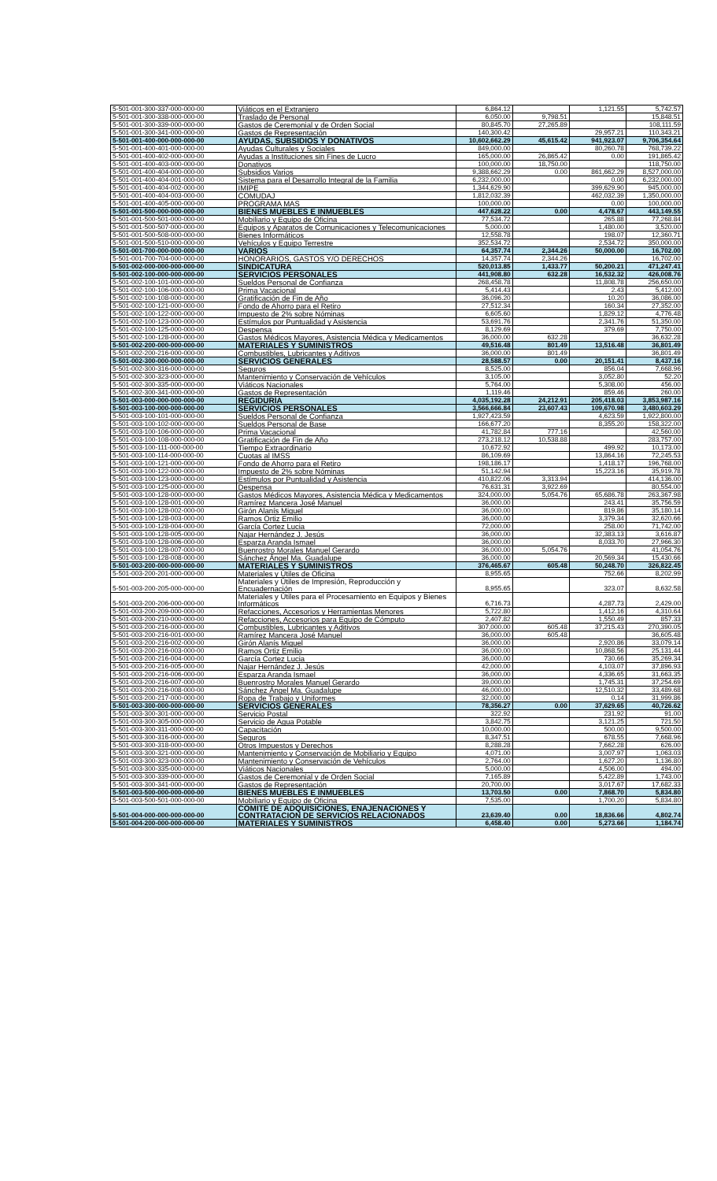| 5-501-001-300-337-000-000-00 | Viáticos en el Extranjero | 6,864.12 | | 1,121.55 | 5,742.57 |
| 5-501-001-300-338-000-000-00 | Traslado de Personal | 6,050.00 | 9,798.51 | | 15,848.51 |
| 5-501-001-300-339-000-000-00 | Gastos de Ceremonial y de Orden Social | 80,845.70 | 27,265.89 | | 108,111.59 |
| 5-501-001-300-341-000-000-00 | Gastos de Representación | 140,300.42 | | 29,957.21 | 110,343.21 |
| 5-501-001-400-000-000-000-00 | AYUDAS, SUBSIDIOS Y DONATIVOS | 10,602,662.29 | 45,615.42 | 941,923.07 | 9,706,354.64 |
| 5-501-001-400-401-000-000-00 | Ayudas Culturales y Sociales | 849,000.00 | | 80,260.78 | 768,739.22 |
| 5-501-001-400-402-000-000-00 | Ayudas a Instituciones sin Fines de Lucro | 165,000.00 | 26,865.42 | 0.00 | 191,865.42 |
| 5-501-001-400-403-000-000-00 | Donativos | 100,000.00 | 18,750.00 | | 118,750.00 |
| 5-501-001-400-404-000-000-00 | Subsidios Varios | 9,388,662.29 | 0.00 | 861,662.29 | 8,527,000.00 |
| 5-501-001-400-404-001-000-00 | Sistema para el Desarrollo Integral de la Familia | 6,232,000.00 | | 0.00 | 6,232,000.00 |
| 5-501-001-400-404-002-000-00 | IMIPE | 1,344,629.90 | | 399,629.90 | 945,000.00 |
| 5-501-001-400-404-003-000-00 | COMUDAJ | 1,812,032.39 | | 462,032.39 | 1,350,000.00 |
| 5-501-001-400-405-000-000-00 | PROGRAMA MAS | 100,000.00 | | 0.00 | 100,000.00 |
| 5-501-001-500-000-000-000-00 | BIENES MUEBLES E INMUEBLES | 447,628.22 | 0.00 | 4,478.67 | 443,149.55 |
| 5-501-001-500-501-000-000-00 | Mobiliario y Equipo de Oficina | 77,534.72 | | 265.88 | 77,268.84 |
| 5-501-001-500-507-000-000-00 | Equipos y Aparatos de Comunicaciones y Telecomunicaciones | 5,000.00 | | 1,480.00 | 3,520.00 |
| 5-501-001-500-508-000-000-00 | Bienes Informáticos | 12,558.78 | | 198.07 | 12,360.71 |
| 5-501-001-500-510-000-000-00 | Vehículos y Equipo Terrestre | 352,534.72 | | 2,534.72 | 350,000.00 |
| 5-501-001-700-000-000-000-00 | VARIOS | 64,357.74 | 2,344.26 | 50,000.00 | 16,702.00 |
| 5-501-001-700-704-000-000-00 | HONORARIOS, GASTOS Y/O DERECHOS | 14,357.74 | 2,344.26 | | 16,702.00 |
| 5-501-002-000-000-000-000-00 | SINDICATURA | 520,013.85 | 1,433.77 | 50,200.21 | 471,247.41 |
| 5-501-002-100-000-000-000-00 | SERVICIOS PERSONALES | 441,908.80 | 632.28 | 16,532.32 | 426,008.76 |
| 5-501-002-100-101-000-000-00 | Sueldos Personal de Confianza | 268,458.78 | | 11,808.78 | 256,650.00 |
| 5-501-002-100-106-000-000-00 | Prima Vacacional | 5,414.43 | | 2.43 | 5,412.00 |
| 5-501-002-100-108-000-000-00 | Gratificación de Fin de Año | 36,096.20 | | 10.20 | 36,086.00 |
| 5-501-002-100-121-000-000-00 | Fondo de Ahorro para el Retiro | 27,512.34 | | 160.34 | 27,352.00 |
| 5-501-002-100-122-000-000-00 | Impuesto de 2% sobre Nóminas | 6,605.60 | | 1,829.12 | 4,776.48 |
| 5-501-002-100-123-000-000-00 | Estímulos por Puntualidad y Asistencia | 53,691.76 | | 2,341.76 | 51,350.00 |
| 5-501-002-100-125-000-000-00 | Despensa | 8,129.69 | | 379.69 | 7,750.00 |
| 5-501-002-100-128-000-000-00 | Gastos Médicos Mayores, Asistencia Médica y Medicamentos | 36,000.00 | 632.28 | | 36,632.28 |
| 5-501-002-200-000-000-000-00 | MATERIALES Y SUMINISTROS | 49,516.48 | 801.49 | 13,516.48 | 36,801.49 |
| 5-501-002-200-216-000-000-00 | Combustibles, Lubricantes y Aditivos | 36,000.00 | 801.49 | | 36,801.49 |
| 5-501-002-300-000-000-000-00 | SERVICIOS GENERALES | 28,588.57 | 0.00 | 20,151.41 | 8,437.16 |
| 5-501-002-300-316-000-000-00 | Seguros | 8,525.00 | | 856.04 | 7,668.96 |
| 5-501-002-300-323-000-000-00 | Mantenimiento y Conservación de Vehículos | 3,105.00 | | 3,052.80 | 52.20 |
| 5-501-002-300-335-000-000-00 | Viáticos Nacionales | 5,764.00 | | 5,308.00 | 456.00 |
| 5-501-002-300-341-000-000-00 | Gastos de Representación | 1,119.46 | | 859.46 | 260.00 |
| 5-501-003-000-000-000-000-00 | REGIDURÍA | 4,035,192.28 | 24,212.91 | 205,418.03 | 3,853,987.16 |
| 5-501-003-100-000-000-000-00 | SERVICIOS PERSONALES | 3,566,666.84 | 23,607.43 | 109,670.98 | 3,480,603.29 |
| 5-501-003-100-101-000-000-00 | Sueldos Personal de Confianza | 1,927,423.59 | | 4,623.59 | 1,922,800.00 |
| 5-501-003-100-102-000-000-00 | Sueldos Personal de Base | 166,677.20 | | 8,355.20 | 158,322.00 |
| 5-501-003-100-106-000-000-00 | Prima Vacacional | 41,782.84 | 777.16 | | 42,560.00 |
| 5-501-003-100-108-000-000-00 | Gratificación de Fin de Año | 273,218.12 | 10,538.88 | | 283,757.00 |
| 5-501-003-100-111-000-000-00 | Tiempo Extraordinario | 10,672.92 | | 499.92 | 10,173.00 |
| 5-501-003-100-114-000-000-00 | Cuotas al IMSS | 86,109.69 | | 13,864.16 | 72,245.53 |
| 5-501-003-100-121-000-000-00 | Fondo de Ahorro para el Retiro | 198,186.17 | | 1,418.17 | 196,768.00 |
| 5-501-003-100-122-000-000-00 | Impuesto de 2% sobre Nóminas | 51,142.94 | | 15,223.16 | 35,919.78 |
| 5-501-003-100-123-000-000-00 | Estímulos por Puntualidad y Asistencia | 410,822.06 | 3,313.94 | | 414,136.00 |
| 5-501-003-100-125-000-000-00 | Despensa | 76,631.31 | 3,922.69 | | 80,554.00 |
| 5-501-003-100-128-000-000-00 | Gastos Médicos Mayores, Asistencia Médica y Medicamentos | 324,000.00 | 5,054.76 | 65,686.78 | 263,367.98 |
| 5-501-003-100-128-001-000-00 | Ramírez Mancera José Manuel | 36,000.00 | | 243.41 | 35,756.59 |
| 5-501-003-100-128-002-000-00 | Girón Alanís Miguel | 36,000.00 | | 819.86 | 35,180.14 |
| 5-501-003-100-128-003-000-00 | Ramos Ortiz Emilio | 36,000.00 | | 3,379.34 | 32,620.66 |
| 5-501-003-100-128-004-000-00 | García Cortez Lucia | 72,000.00 | | 258.00 | 71,742.00 |
| 5-501-003-100-128-005-000-00 | Najar Hernández J. Jesús | 36,000.00 | | 32,383.13 | 3,616.87 |
| 5-501-003-100-128-006-000-00 | Esparza Aranda Ismael | 36,000.00 | | 8,033.70 | 27,966.30 |
| 5-501-003-100-128-007-000-00 | Buenrostro Morales Manuel Gerardo | 36,000.00 | 5,054.76 | | 41,054.76 |
| 5-501-003-100-128-008-000-00 | Sánchez Ángel Ma. Guadalupe | 36,000.00 | | 20,569.34 | 15,430.66 |
| 5-501-003-200-000-000-000-00 | MATERIALES Y SUMINISTROS | 376,465.67 | 605.48 | 50,248.70 | 326,822.45 |
| 5-501-003-200-201-000-000-00 | Materiales y Útiles de Oficina | 8,955.65 | | 752.66 | 8,202.99 |
| 5-501-003-200-205-000-000-00 | Materiales y Útiles de Impresión, Reproducción y Encuadernación | 8,955.65 | | 323.07 | 8,632.58 |
| 5-501-003-200-206-000-000-00 | Materiales y Útiles para el Procesamiento en Equipos y Bienes Informáticos | 6,716.73 | | 4,287.73 | 2,429.00 |
| 5-501-003-200-209-000-000-00 | Refacciones, Accesorios y Herramientas Menores | 5,722.80 | | 1,412.16 | 4,310.64 |
| 5-501-003-200-210-000-000-00 | Refacciones, Accesorios para Equipo de Cómputo | 2,407.82 | | 1,550.49 | 857.33 |
| 5-501-003-200-216-000-000-00 | Combustibles, Lubricantes y Aditivos | 307,000.00 | 605.48 | 37,215.43 | 270,390.05 |
| 5-501-003-200-216-001-000-00 | Ramírez Mancera José Manuel | 36,000.00 | 605.48 | | 36,605.48 |
| 5-501-003-200-216-002-000-00 | Girón Alanís Miguel | 36,000.00 | | 2,920.86 | 33,079.14 |
| 5-501-003-200-216-003-000-00 | Ramos Ortiz Emilio | 36,000.00 | | 10,868.56 | 25,131.44 |
| 5-501-003-200-216-004-000-00 | García Cortez Lucia | 36,000.00 | | 730.66 | 35,269.34 |
| 5-501-003-200-216-005-000-00 | Najar Hernández J. Jesús | 42,000.00 | | 4,103.07 | 37,896.93 |
| 5-501-003-200-216-006-000-00 | Esparza Aranda Ismael | 36,000.00 | | 4,336.65 | 31,663.35 |
| 5-501-003-200-216-007-000-00 | Buenrostro Morales Manuel Gerardo | 39,000.00 | | 1,745.31 | 37,254.69 |
| 5-501-003-200-216-008-000-00 | Sánchez Ángel Ma. Guadalupe | 46,000.00 | | 12,510.32 | 33,489.68 |
| 5-501-003-200-217-000-000-00 | Ropa de Trabajo y Uniformes | 32,000.00 | | 0.14 | 31,999.86 |
| 5-501-003-300-000-000-000-00 | SERVICIOS GENERALES | 78,356.27 | 0.00 | 37,629.65 | 40,726.62 |
| 5-501-003-300-301-000-000-00 | Servicio Postal | 322.92 | | 231.92 | 91.00 |
| 5-501-003-300-305-000-000-00 | Servicio de Agua Potable | 3,842.75 | | 3,121.25 | 721.50 |
| 5-501-003-300-311-000-000-00 | Capacitación | 10,000.00 | | 500.00 | 9,500.00 |
| 5-501-003-300-316-000-000-00 | Seguros | 8,347.51 | | 678.55 | 7,668.96 |
| 5-501-003-300-318-000-000-00 | Otros Impuestos y Derechos | 8,288.28 | | 7,662.28 | 626.00 |
| 5-501-003-300-321-000-000-00 | Mantenimiento y Conservación de Mobiliario y Equipo | 4,071.00 | | 3,007.97 | 1,063.03 |
| 5-501-003-300-323-000-000-00 | Mantenimiento y Conservación de Vehículos | 2,764.00 | | 1,627.20 | 1,136.80 |
| 5-501-003-300-335-000-000-00 | Viáticos Nacionales | 5,000.00 | | 4,506.00 | 494.00 |
| 5-501-003-300-339-000-000-00 | Gastos de Ceremonial y de Orden Social | 7,165.89 | | 5,422.89 | 1,743.00 |
| 5-501-003-300-341-000-000-00 | Gastos de Representación | 20,700.00 | | 3,017.67 | 17,682.33 |
| 5-501-003-500-000-000-000-00 | BIENES MUEBLES E INMUEBLES | 13,703.50 | 0.00 | 7,868.70 | 5,834.80 |
| 5-501-003-500-501-000-000-00 | Mobiliario y Equipo de Oficina | 7,535.00 | | 1,700.20 | 5,834.80 |
| 5-501-004-000-000-000-000-00 | COMITÉ DE ADQUISICIONES, ENAJENACIONES Y CONTRATACION DE SERVICIOS RELACIONADOS | 23,639.40 | 0.00 | 18,836.66 | 4,802.74 |
| 5-501-004-200-000-000-000-00 | MATERIALES Y SUMINISTROS | 6,458.40 | 0.00 | 5,273.66 | 1,184.74 |